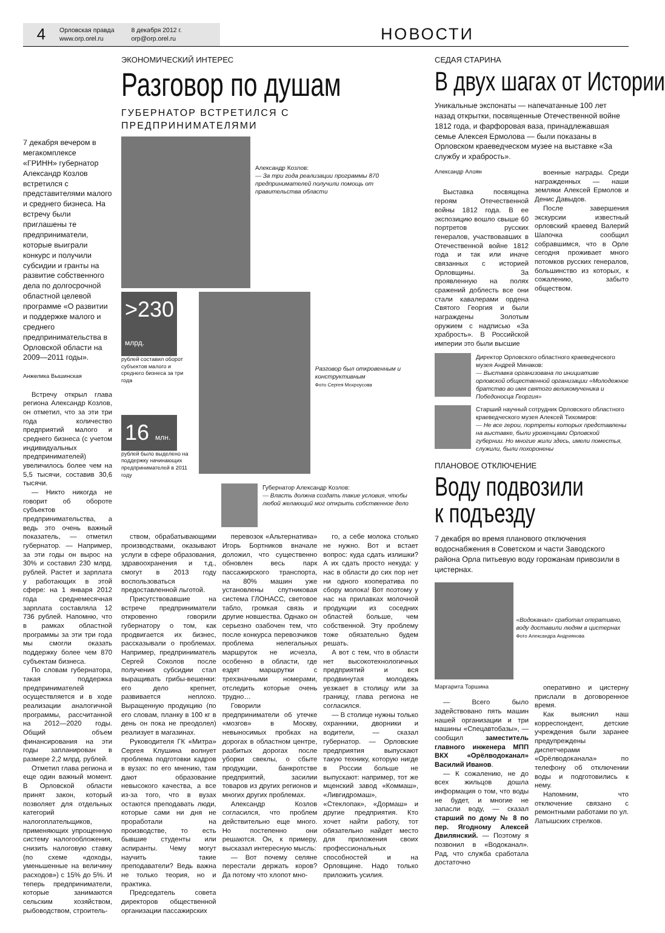4
Орловская правда
www.orp.orel.ru
8 декабря 2012 г.
orp@orp.orel.ru
НОВОСТИ
7 декабря вечером в мегакомплексе «ГРИНН» губернатор Александр Козлов встретился с представителями малого и среднего бизнеса. На встречу были приглашены те предприниматели, которые выиграли конкурс и получили субсидии и гранты на развитие собственного дела по долгосрочной областной целевой программе «О развитии и поддержке малого и среднего предпринимательства в Орловской области на 2009—2011 годы».
Анжелика Вышинская
Встречу открыл глава региона Александр Козлов, он отметил, что за эти три года количество предприятий малого и среднего бизнеса (с учетом индивидуальных предпринимателей) увеличилось более чем на 5,5 тысячи, составив 30,6 тысячи.
— Никто никогда не говорит об обороте субъектов предпринимательства, а ведь это очень важный показатель, — отметил губернатор. — Например, за эти годы он вырос на 30% и составил 230 млрд. рублей. Растет и зарплата у работающих в этой сфере: на 1 января 2012 года среднемесячная зарплата составляла 12 736 рублей. Напомню, что в рамках областной программы за эти три года мы смогли оказать поддержку более чем 870 субъектам бизнеса.
По словам губернатора, такая поддержка предпринимателей осуществляется и в ходе реализации аналогичной программы, рассчитанной на 2012—2020 годы. Общий объем финансирования на эти годы запланирован в размере 2,2 млрд. рублей.
Отметил глава региона и еще один важный момент. В Орловской области принят закон, который позволяет для отдельных категорий налогоплательщиков, применяющих упрощенную систему налогообложения, снизить налоговую ставку (по схеме «доходы, уменьшенные на величину расходов») с 15% до 5%. И теперь предприниматели, которые занимаются сельским хозяйством, рыбоводством, строитель-
ЭКОНОМИЧЕСКИЙ ИНТЕРЕС
Разговор по душам
ГУБЕРНАТОР ВСТРЕТИЛСЯ С ПРЕДПРИНИМАТЕЛЯМИ
Александр Козлов:
— За три года реализации программы 870 предпринимателей получили помощь от правительства области
>230 млрд.
рублей составил оборот субъектов малого и среднего бизнеса за три года
16 млн.
рублей было выделено на поддержку начинающих предпринимателей в 2011 году
Разговор был откровенным и конструктивным
Фото Сергея Мохроусова
Губернатор Александр Козлов:
— Власть должна создать такие условия, чтобы любой желающий мог открыть собственное дело
ством, обрабатывающими производствами, оказывают услуги в сфере образования, здравоохранения и т.д., смогут в 2013 году воспользоваться предоставленной льготой.
Присутствовавшие на встрече предприниматели откровенно говорили губернатору о том, как продвигается их бизнес, рассказывали о проблемах. Например, предприниматель Сергей Соколов после получения субсидии стал выращивать грибы-вешенки: его дело крепнет, развивается неплохо. Выращенную продукцию (по его словам, планку в 100 кг в день он пока не преодолел) реализует в магазинах.
Руководителя ГК «Митра» Сергея Клушина волнует проблема подготовки кадров в вузах: по его мнению, там дают образование невысокого качества, а все из-за того, что в вузах остаются преподавать люди, которые сами ни дня не проработали на производстве, то есть бывшие студенты или аспиранты. Чему могут научить такие преподаватели? Ведь важна не только теория, но и практика.
Председатель совета директоров общественной организации пассажирских
перевозок «Альтернатива» Игорь Бортников вначале доложил, что существенно обновлен весь парк пассажирского транспорта, на 80% машин уже установлены спутниковая система ГЛОНАСС, световое табло, громкая связь и другие новшества. Однако он серьезно озабочен тем, что после конкурса перевозчиков проблема нелегальных маршруток не исчезла, особенно в области, где ездят маршрутки с трехзначными номерами, отследить которые очень трудно…
Говорили предприниматели об утечке «мозгов» в Москву, невыносимых пробках на дорогах в областном центре, разбитых дорогах после уборки свеклы, о сбыте продукции, банкротстве предприятий, засилии товаров из других регионов и многих других проблемах.
Александр Козлов согласился, что проблем действительно еще много. Но постепенно они решаются. Он, к примеру, высказал интересную мысль:
— Вот почему селяне перестали держать коров? Да потому что хлопот мно-
го, а себе молока столько не нужно. Вот и встает вопрос: куда сдать излишки? А их сдать просто некуда: у нас в области до сих пор нет ни одного кооператива по сбору молока! Вот поэтому у нас на прилавках молочной продукции из соседних областей больше, чем собственной. Эту проблему тоже обязательно будем решать.
А вот с тем, что в области нет высокотехнологичных предприятий и вся продвинутая молодежь уезжает в столицу или за границу, глава региона не согласился.
— В столице нужны только охранники, дворники и водители, — сказал губернатор. — Орловские предприятия выпускают такую технику, которую нигде в России больше не выпускают: например, тот же мценский завод «Коммаш», «Ливгидромаш», «Стеклопак», «Дормаш» и другие предприятия. Кто хочет найти работу, тот обязательно найдет место для приложения своих профессиональных способностей и на Орловщине. Надо только приложить усилия.
СЕДАЯ СТАРИНА
В двух шагах от Истории
Уникальные экспонаты — напечатанные 100 лет назад открытки, посвященные Отечественной войне 1812 года, и фарфоровая ваза, принадлежавшая семье Алексея Ермолова — были показаны в Орловском краеведческом музее на выставке «За службу и храбрость».
Александр Алоян
Выставка посвящена героям Отечественной войны 1812 года. В ее экспозицию вошло свыше 60 портретов русских генералов, участвовавших в Отечественной войне 1812 года и так или иначе связанных с историей Орловщины. За проявленную на полях сражений доблесть все они стали кавалерами ордена Святого Георгия и были награждены Золотым оружием с надписью «За храбрость». В Российской империи это были высшие
военные награды. Среди награжденных — наши земляки Алексей Ермолов и Денис Давыдов.
После завершения экскурсии известный орловский краевед Валерий Шапочка сообщил собравшимся, что в Орле сегодня проживает много потомков русских генералов, большинство из которых, к сожалению, забыто обществом.
Директор Орловского областного краеведческого музея Андрей Минаков:
— Выставка организована по инициативе орловской общественной организации «Молодежное братство во имя святого великомученика и Победоносца Георгия»
Старший научный сотрудник Орловского областного краеведческого музея Алексей Тихомиров:
— Не все герои, портреты которых представлены на выставке, были уроженцами Орловской губернии. Но многие жили здесь, имели поместья, служили, были похоронены
ПЛАНОВОЕ ОТКЛЮЧЕНИЕ
Воду подвозили
к подъезду
7 декабря во время планового отключения водоснабжения в Советском и части Заводского района Орла питьевую воду горожанам привозили в цистернах.
«Водоканал» сработал оперативно, воду доставили людям в цистернах
Фото Александра Андриянова
Маргарита Торшина
— Всего было задействовано пять машин нашей организации и три машины «Спецавтобазы», — сообщил заместитель главного инженера МПП ВКХ «Орёлводоканал» Василий Иванов.
— К сожалению, не до всех жильцов дошла информация о том, что воды не будет, и многие не запасли воду, — сказал старший по дому № 8 по пер. Ягодному Алексей Двилянский. — Поэтому я позвонил в «Водоканал». Рад, что служба сработала достаточно
оперативно и цистерну прислали в договоренное время.
Как выяснил наш корреспондент, детские учреждения были заранее предупреждены диспетчерами «Орёлводоканала» по телефону об отключении воды и подготовились к нему.
Напомним, что отключение связано с ремонтными работами по ул. Латышских стрелков.